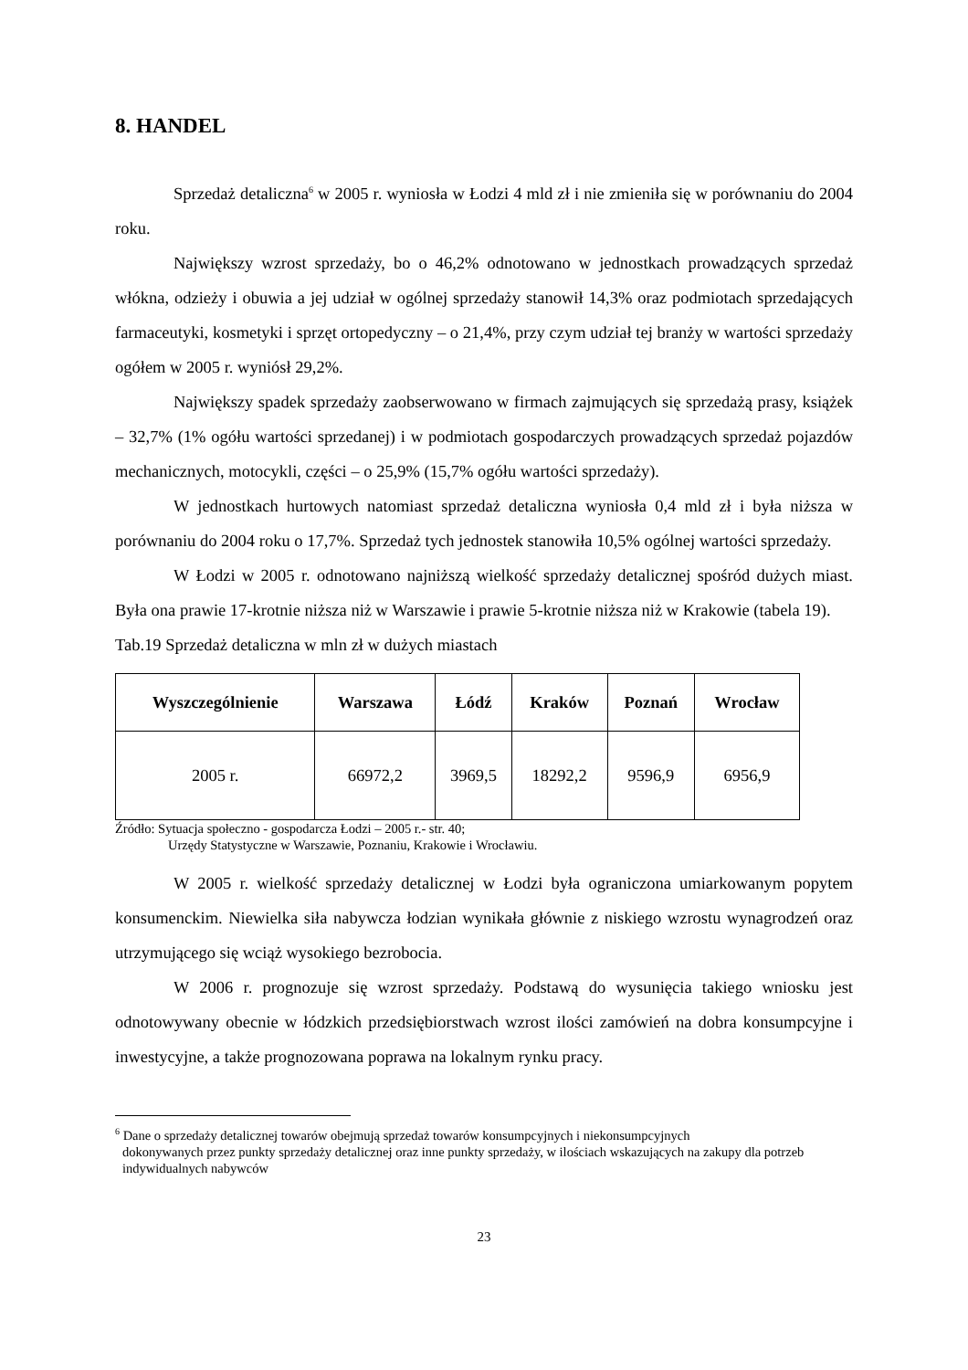8. HANDEL
Sprzedaż detaliczna<sup>6</sup> w 2005 r. wyniosła w Łodzi 4 mld zł i nie zmieniła się w porównaniu do 2004 roku.
Największy wzrost sprzedaży, bo o 46,2% odnotowano w jednostkach prowadzących sprzedaż włókna, odzieży i obuwia a jej udział w ogólnej sprzedaży stanowił 14,3% oraz podmiotach sprzedających farmaceutyki, kosmetyki i sprzęt ortopedyczny – o 21,4%, przy czym udział tej branży w wartości sprzedaży ogółem w 2005 r. wyniósł 29,2%.
Największy spadek sprzedaży zaobserwowano w firmach zajmujących się sprzedażą prasy, książek – 32,7% (1% ogółu wartości sprzedanej) i w podmiotach gospodarczych prowadzących sprzedaż pojazdów mechanicznych, motocykli, części – o 25,9% (15,7% ogółu wartości sprzedaży).
W jednostkach hurtowych natomiast sprzedaż detaliczna wyniosła 0,4 mld zł i była niższa w porównaniu do 2004 roku o 17,7%. Sprzedaż tych jednostek stanowiła 10,5% ogólnej wartości sprzedaży.
W Łodzi w 2005 r. odnotowano najniższą wielkość sprzedaży detalicznej spośród dużych miast. Była ona prawie 17-krotnie niższa niż w Warszawie i prawie 5-krotnie niższa niż w Krakowie (tabela 19).
Tab.19 Sprzedaż detaliczna w mln zł w dużych miastach
| Wyszczególnienie | Warszawa | Łódź | Kraków | Poznań | Wrocław |
| --- | --- | --- | --- | --- | --- |
| 2005 r. | 66972,2 | 3969,5 | 18292,2 | 9596,9 | 6956,9 |
Źródło: Sytuacja społeczno - gospodarcza Łodzi – 2005 r.- str. 40;
Urzędy Statystyczne w Warszawie, Poznaniu, Krakowie i Wrocławiu.
W 2005 r. wielkość sprzedaży detalicznej w Łodzi była ograniczona umiarkowanym popytem konsumenckim. Niewielka siła nabywcza łodzian wynikała głównie z niskiego wzrostu wynagrodzeń oraz utrzymującego się wciąż wysokiego bezrobocia.
W 2006 r. prognozuje się wzrost sprzedaży. Podstawą do wysunięcia takiego wniosku jest odnotowywany obecnie w łódzkich przedsiębiorstwach wzrost ilości zamówień na dobra konsumpcyjne i inwestycyjne, a także prognozowana poprawa na lokalnym rynku pracy.
<sup>6</sup> Dane o sprzedaży detalicznej towarów obejmują sprzedaż towarów konsumpcyjnych i niekonsumpcyjnych
dokonywanych przez punkty sprzedaży detalicznej oraz inne punkty sprzedaży, w ilościach wskazujących na zakupy dla potrzeb indywidualnych nabywców
23